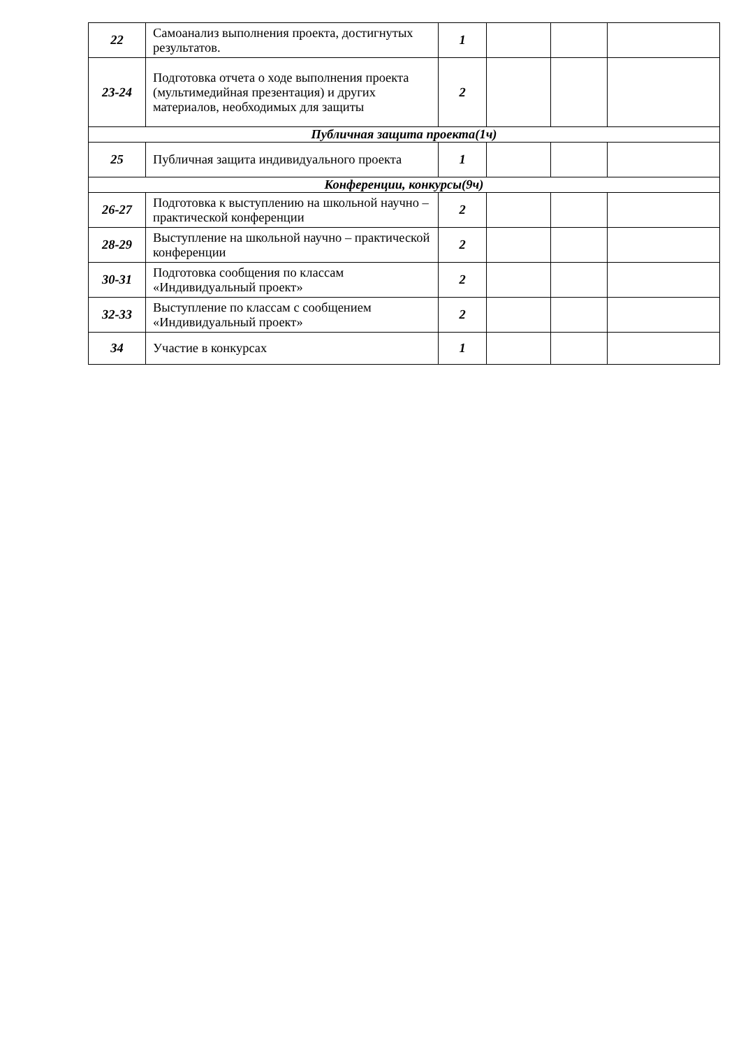| 22 | Самоанализ выполнения проекта, достигнутых результатов. | 1 | | | |
| 23-24 | Подготовка отчета о ходе выполнения проекта (мультимедийная презентация) и других материалов, необходимых для защиты | 2 | | | |
| Публичная защита проекта(1ч) | | | | | |
| 25 | Публичная защита индивидуального проекта | 1 | | | |
| Конференции, конкурсы(9ч) | | | | | |
| 26-27 | Подготовка к выступлению на школьной научно – практической конференции | 2 | | | |
| 28-29 | Выступление на школьной научно – практической конференции | 2 | | | |
| 30-31 | Подготовка сообщения по классам «Индивидуальный проект» | 2 | | | |
| 32-33 | Выступление по классам с сообщением «Индивидуальный проект» | 2 | | | |
| 34 | Участие в конкурсах | 1 | | | |